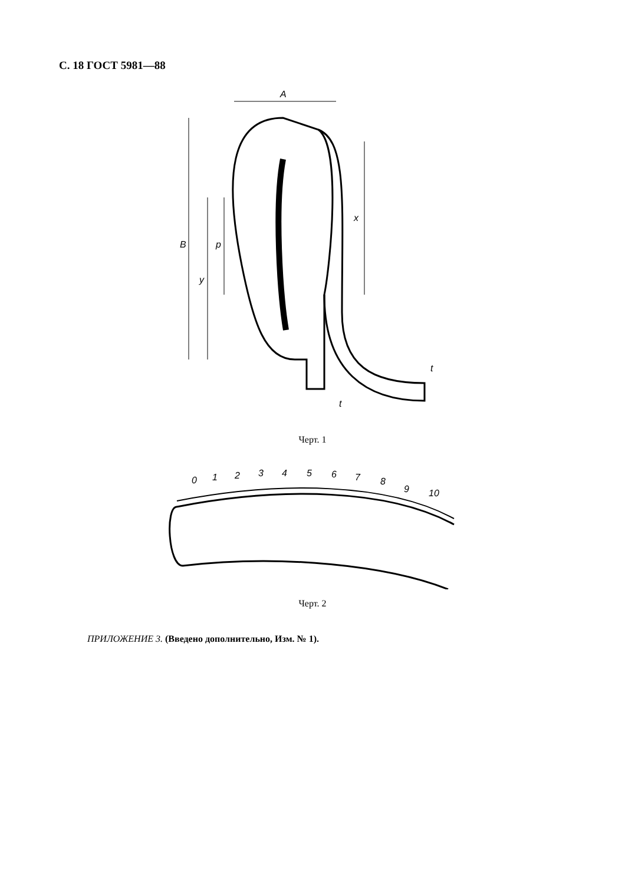С. 18 ГОСТ 5981—88
B
y
p
x
A
t
t
Черт. 1
0
1
2
3
4
5
6
7
8
9
10
Черт. 2
ПРИЛОЖЕНИЕ 3. (Введено дополнительно, Изм. № 1).